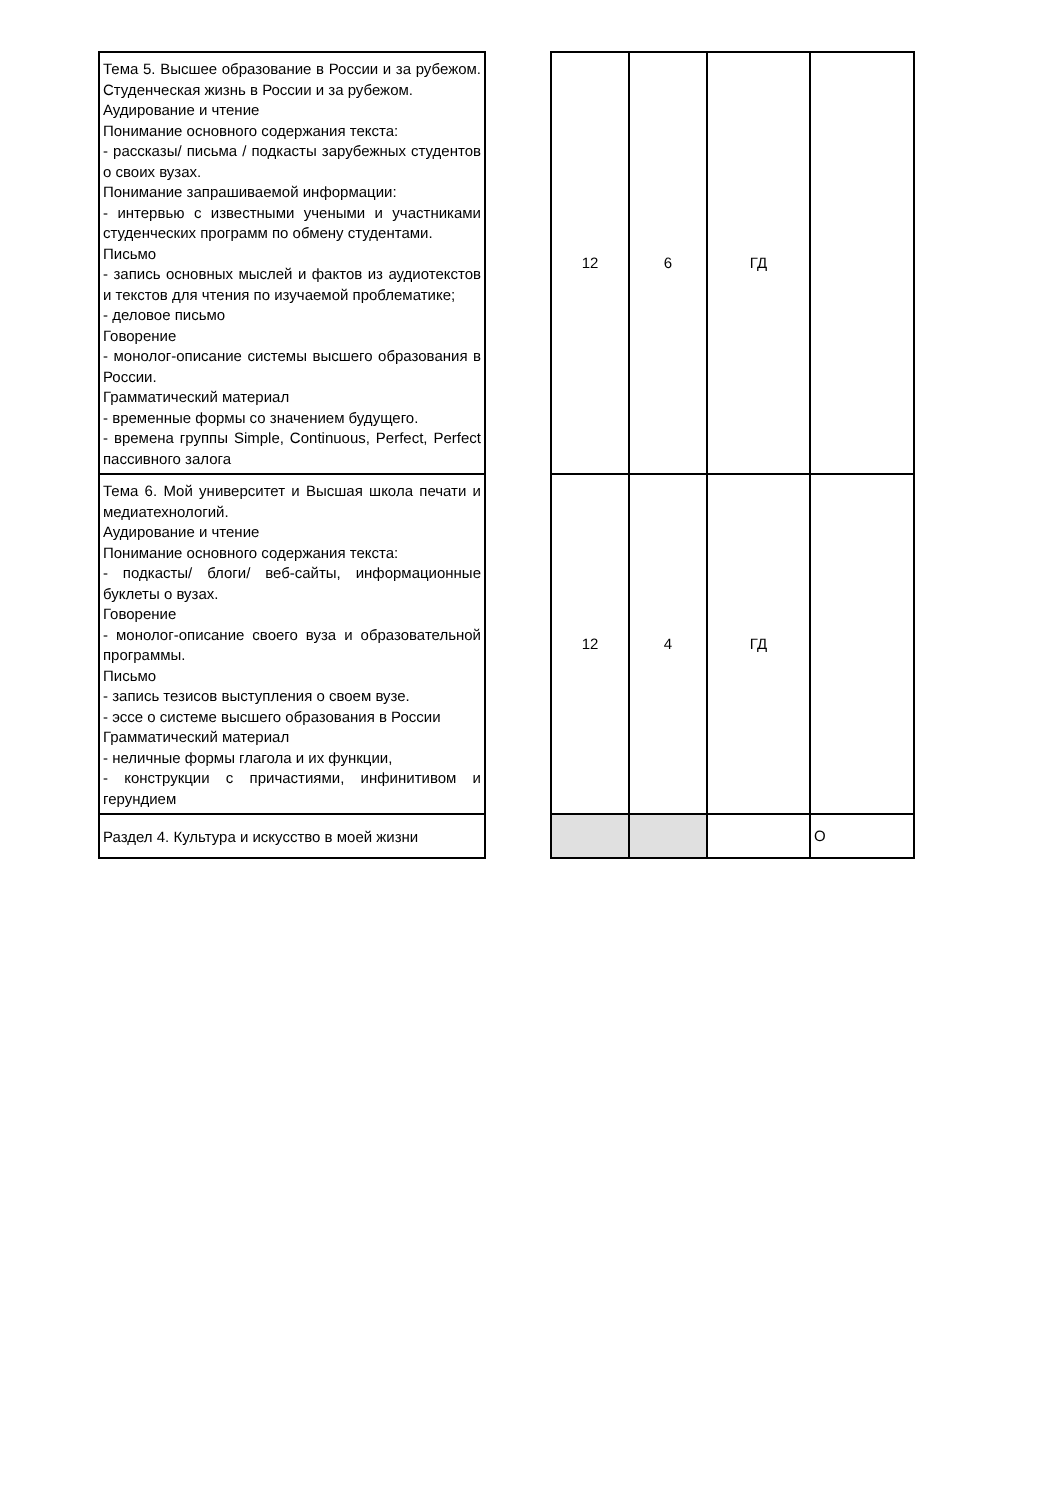| Тема 5. Высшее образование в России и за рубежом. Студенческая жизнь в России и за рубежом. Аудирование и чтение Понимание основного содержания текста: - рассказы/ письма / подкасты зарубежных студентов о своих вузах. Понимание запрашиваемой информации: - интервью с известными учеными и участниками студенческих программ по обмену студентами. Письмо - запись основных мыслей и фактов из аудиотекстов и текстов для чтения по изучаемой проблематике; - деловое письмо Говорение - монолог-описание системы высшего образования в России. Грамматический материал - временные формы со значением будущего. - времена группы Simple, Continuous, Perfect, Perfect пассивного залога | | 12 | 6 | ГД | |
| Тема 6. Мой университет и Высшая школа печати и медиатехнологий. Аудирование и чтение Понимание основного содержания текста: - подкасты/ блоги/ веб-сайты, информационные буклеты о вузах. Говорение - монолог-описание своего вуза и образовательной программы. Письмо - запись тезисов выступления о своем вузе. - эссе о системе высшего образования в России Грамматический материал - неличные формы глагола и их функции, - конструкции с причастиями, инфинитивом и герундием | | 12 | 4 | ГД | |
| Раздел 4. Культура и искусство в моей жизни | | | | | О |